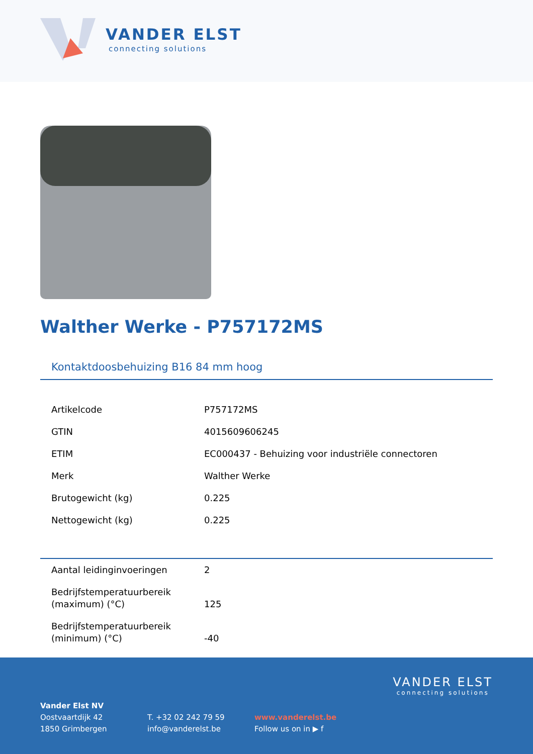VANDER ELST
connecting solutions
Walther Werke - P757172MS
Kontaktdoosbehuizing B16 84 mm hoog
| Artikelcode | P757172MS |
| GTIN | 4015609606245 |
| ETIM | EC000437 - Behuizing voor industriële connectoren |
| Merk | Walther Werke |
| Brutogewicht (kg) | 0.225 |
| Nettogewicht (kg) | 0.225 |
| Aantal leidinginvoeringen | 2 |
| Bedrijfstemperatuurbereik (maximum) (°C) | 125 |
| Bedrijfstemperatuurbereik (minimum) (°C) | -40 |
Vander Elst NV
Oostvaartdijk 42
1850 Grimbergen
T. +32 02 242 79 59
info@vanderelst.be
www.vanderelst.be
Follow us on in ▶ f
VANDER ELST
connecting solutions